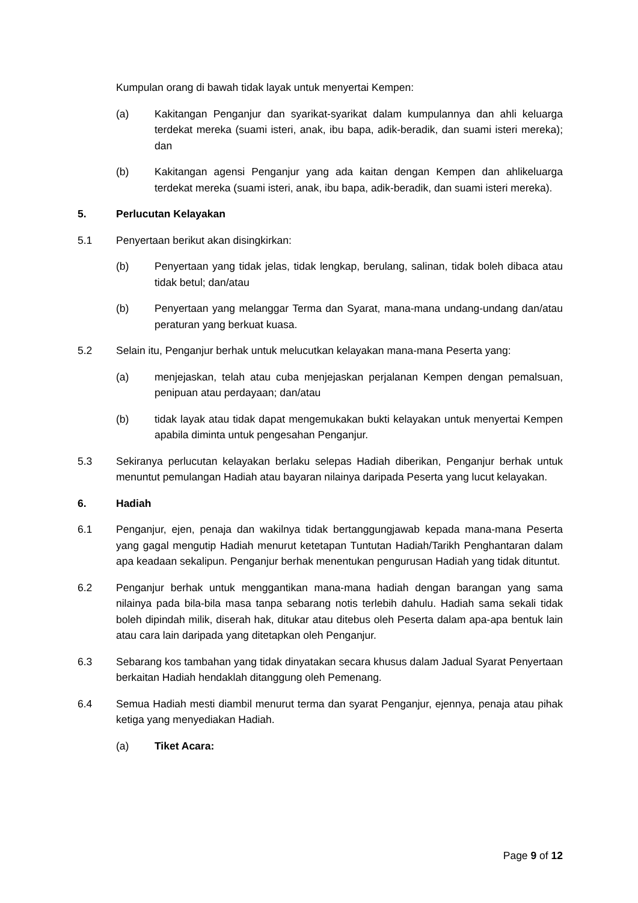Kumpulan orang di bawah tidak layak untuk menyertai Kempen:
(a) Kakitangan Penganjur dan syarikat-syarikat dalam kumpulannya dan ahli keluarga terdekat mereka (suami isteri, anak, ibu bapa, adik-beradik, dan suami isteri mereka); dan
(b) Kakitangan agensi Penganjur yang ada kaitan dengan Kempen dan ahlikeluarga terdekat mereka (suami isteri, anak, ibu bapa, adik-beradik, dan suami isteri mereka).
5. Perlucutan Kelayakan
5.1 Penyertaan berikut akan disingkirkan:
(b) Penyertaan yang tidak jelas, tidak lengkap, berulang, salinan, tidak boleh dibaca atau tidak betul; dan/atau
(b) Penyertaan yang melanggar Terma dan Syarat, mana-mana undang-undang dan/atau peraturan yang berkuat kuasa.
5.2 Selain itu, Penganjur berhak untuk melucutkan kelayakan mana-mana Peserta yang:
(a) menjejaskan, telah atau cuba menjejaskan perjalanan Kempen dengan pemalsuan, penipuan atau perdayaan; dan/atau
(b) tidak layak atau tidak dapat mengemukakan bukti kelayakan untuk menyertai Kempen apabila diminta untuk pengesahan Penganjur.
5.3 Sekiranya perlucutan kelayakan berlaku selepas Hadiah diberikan, Penganjur berhak untuk menuntut pemulangan Hadiah atau bayaran nilainya daripada Peserta yang lucut kelayakan.
6. Hadiah
6.1 Penganjur, ejen, penaja dan wakilnya tidak bertanggungjawab kepada mana-mana Peserta yang gagal mengutip Hadiah menurut ketetapan Tuntutan Hadiah/Tarikh Penghantaran dalam apa keadaan sekalipun. Penganjur berhak menentukan pengurusan Hadiah yang tidak dituntut.
6.2 Penganjur berhak untuk menggantikan mana-mana hadiah dengan barangan yang sama nilainya pada bila-bila masa tanpa sebarang notis terlebih dahulu. Hadiah sama sekali tidak boleh dipindah milik, diserah hak, ditukar atau ditebus oleh Peserta dalam apa-apa bentuk lain atau cara lain daripada yang ditetapkan oleh Penganjur.
6.3 Sebarang kos tambahan yang tidak dinyatakan secara khusus dalam Jadual Syarat Penyertaan berkaitan Hadiah hendaklah ditanggung oleh Pemenang.
6.4 Semua Hadiah mesti diambil menurut terma dan syarat Penganjur, ejennya, penaja atau pihak ketiga yang menyediakan Hadiah.
(a) Tiket Acara:
Page 9 of 12